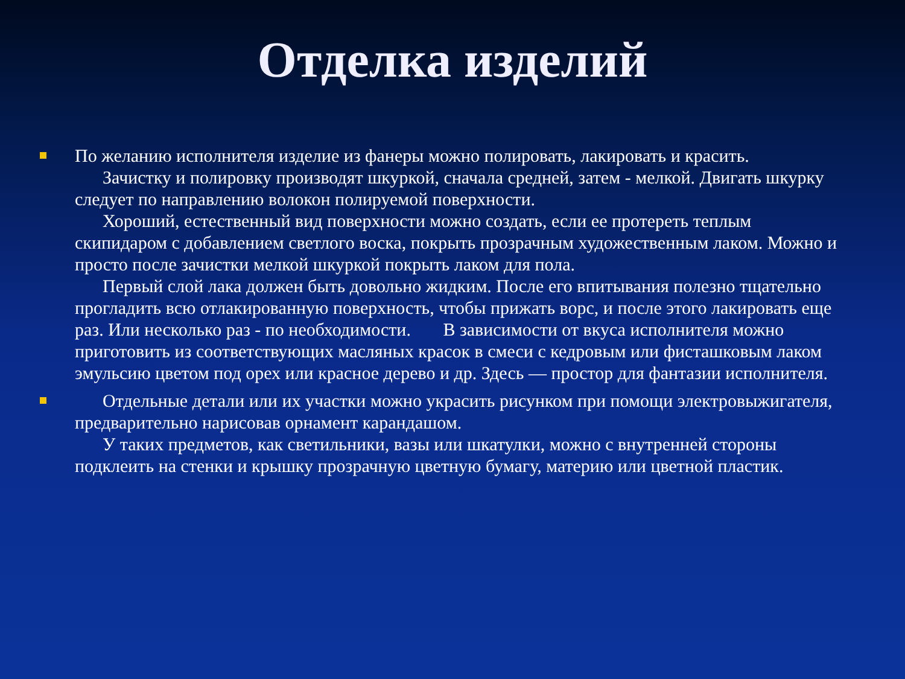Отделка изделий
По желанию исполнителя изделие из фанеры можно полировать, лакировать и красить.
Зачистку и полировку производят шкуркой, сначала средней, затем - мелкой. Двигать шкурку следует по направлению волокон полируемой поверхности.
Хороший, естественный вид поверхности можно создать, если ее протереть теплым скипидаром с добавлением светлого воска, покрыть прозрачным художественным лаком. Можно и просто после зачистки мелкой шкуркой покрыть лаком для пола.
Первый слой лака должен быть довольно жидким. После его впитывания полезно тщательно прогладить всю отлакированную поверхность, чтобы прижать ворс, и после этого лакировать еще раз. Или несколько раз - по необходимости. В зависимости от вкуса исполнителя можно приготовить из соответствующих масляных красок в смеси с кедровым или фисташковым лаком эмульсию цветом под орех или красное дерево и др. Здесь — простор для фантазии исполнителя.
Отдельные детали или их участки можно украсить рисунком при помощи электровыжигателя, предварительно нарисовав орнамент карандашом.
У таких предметов, как светильники, вазы или шкатулки, можно с внутренней стороны подклеить на стенки и крышку прозрачную цветную бумагу, материю или цветной пластик.